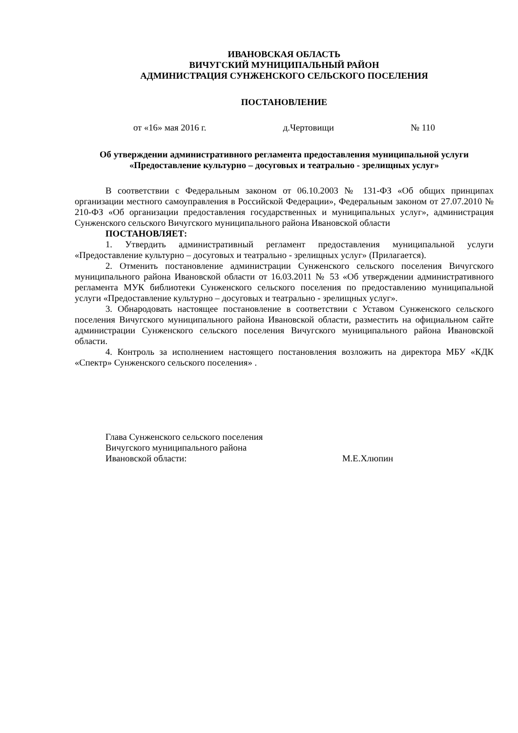ИВАНОВСКАЯ ОБЛАСТЬ
ВИЧУГСКИЙ МУНИЦИПАЛЬНЫЙ РАЙОН
АДМИНИСТРАЦИЯ СУНЖЕНСКОГО СЕЛЬСКОГО ПОСЕЛЕНИЯ
ПОСТАНОВЛЕНИЕ
от «16» мая 2016 г. д.Чертовищи № 110
Об утверждении административного регламента предоставления муниципальной услуги «Предоставление культурно – досуговых и театрально - зрелищных услуг»
В соответствии с Федеральным законом от 06.10.2003 № 131-ФЗ «Об общих принципах организации местного самоуправления в Российской Федерации», Федеральным законом от 27.07.2010 № 210-ФЗ «Об организации предоставления государственных и муниципальных услуг», администрация Сунженского сельского Вичугского муниципального района Ивановской области
ПОСТАНОВЛЯЕТ:
1. Утвердить административный регламент предоставления муниципальной услуги «Предоставление культурно – досуговых и театрально - зрелищных услуг» (Прилагается).
2. Отменить постановление администрации Сунженского сельского поселения Вичугского муниципального района Ивановской области от 16.03.2011 № 53 «Об утверждении административного регламента МУК библиотеки Сунженского сельского поселения по предоставлению муниципальной услуги «Предоставление культурно – досуговых и театрально - зрелищных услуг».
3. Обнародовать настоящее постановление в соответствии с Уставом Сунженского сельского поселения Вичугского муниципального района Ивановской области, разместить на официальном сайте администрации Сунженского сельского поселения Вичугского муниципального района Ивановской области.
4. Контроль за исполнением настоящего постановления возложить на директора МБУ «КДК «Спектр» Сунженского сельского поселения» .
Глава Сунженского сельского поселения
Вичугского муниципального района
Ивановской области: М.Е.Хлюпин